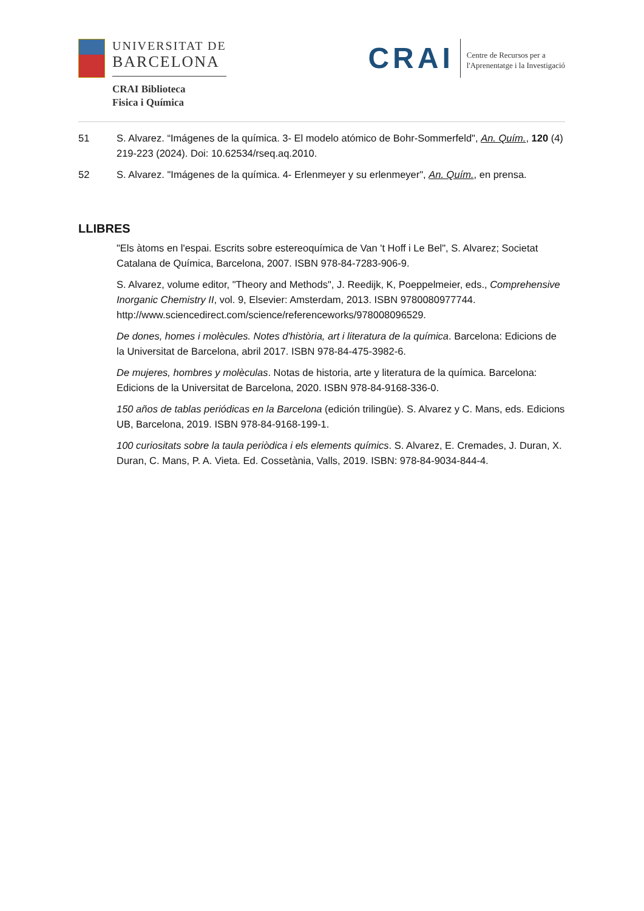UNIVERSITAT DE
BARCELONA
CRAI Biblioteca
Fisica i Química
CRAI
Centre de Recursos per a
l'Aprenentatge i la Investigació
51 S. Alvarez. “Imágenes de la química. 3- El modelo atómico de Bohr-Sommerfeld", An. Quím., 120 (4) 219-223 (2024). Doi: 10.62534/rseq.aq.2010.
52 S. Alvarez. "Imágenes de la química. 4- Erlenmeyer y su erlenmeyer", An. Quím., en prensa.
LLIBRES
"Els àtoms en l'espai. Escrits sobre estereoquímica de Van 't Hoff i Le Bel", S. Alvarez; Societat Catalana de Química, Barcelona, 2007. ISBN 978-84-7283-906-9.
S. Alvarez, volume editor, "Theory and Methods", J. Reedijk, K, Poeppelmeier, eds., Comprehensive Inorganic Chemistry II, vol. 9, Elsevier: Amsterdam, 2013. ISBN 9780080977744. http://www.sciencedirect.com/science/referenceworks/978008096529.
De dones, homes i molècules. Notes d'història, art i literatura de la química. Barcelona: Edicions de la Universitat de Barcelona, abril 2017. ISBN 978-84-475-3982-6.
De mujeres, hombres y molèculas. Notas de historia, arte y literatura de la química. Barcelona: Edicions de la Universitat de Barcelona, 2020. ISBN 978-84-9168-336-0.
150 años de tablas periódicas en la Barcelona (edición trilingüe). S. Alvarez y C. Mans, eds. Edicions UB, Barcelona, 2019. ISBN 978-84-9168-199-1.
100 curiositats sobre la taula periòdica i els elements químics. S. Alvarez, E. Cremades, J. Duran, X. Duran, C. Mans, P. A. Vieta. Ed. Cossetània, Valls, 2019. ISBN: 978-84-9034-844-4.